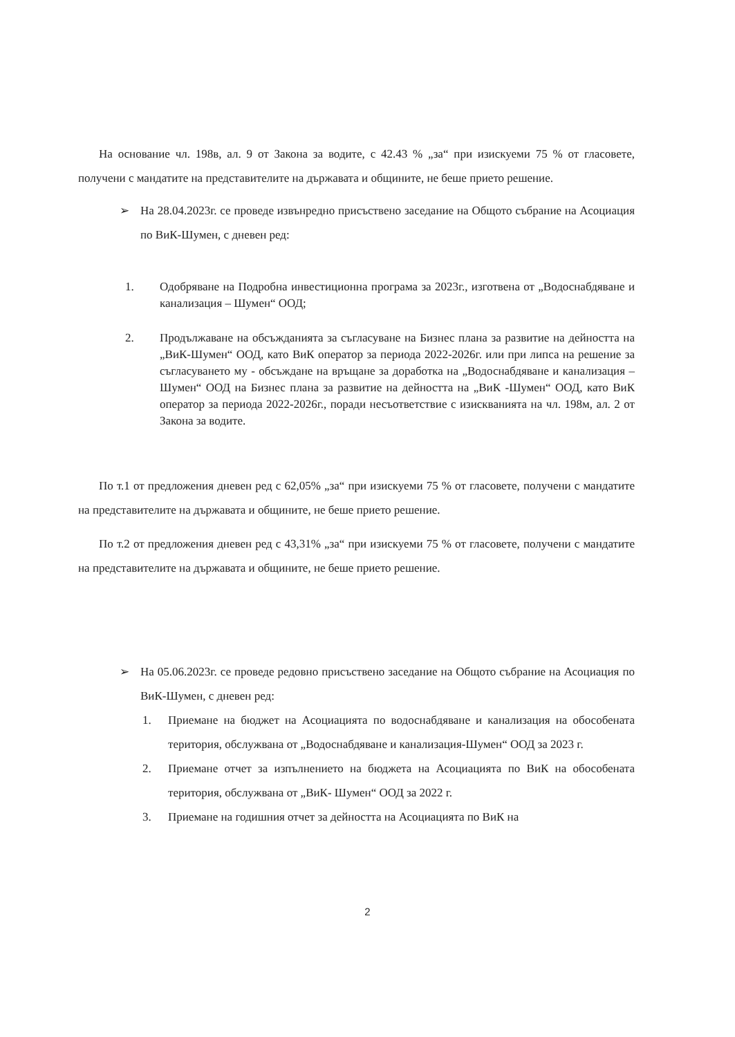На основание чл. 198в, ал. 9 от Закона за водите, с 42.43 % „за“ при изискуеми 75 % от гласовете, получени с мандатите на представителите на държавата и общините, не беше прието решение.
➢ На 28.04.2023г. се проведе извънредно присъствено заседание на Общото събрание на Асоциация по ВиК-Шумен, с дневен ред:
1. Одобряване на Подробна инвестиционна програма за 2023г., изготвена от „Водоснабдяване и канализация – Шумен“ ООД;
2. Продължаване на обсъжданията за съгласуване на Бизнес плана за развитие на дейността на „ВиК-Шумен“ ООД, като ВиК оператор за периода 2022-2026г. или при липса на решение за съгласуването му - обсъждане на връщане за доработка на „Водоснабдяване и канализация – Шумен“ ООД на Бизнес плана за развитие на дейността на „ВиК -Шумен“ ООД, като ВиК оператор за периода 2022-2026г., поради несъответствие с изискванията на чл. 198м, ал. 2 от Закона за водите.
По т.1 от предложения дневен ред с 62,05% „за“ при изискуеми 75 % от гласовете, получени с мандатите на представителите на държавата и общините, не беше прието решение.
По т.2 от предложения дневен ред с 43,31% „за“ при изискуеми 75 % от гласовете, получени с мандатите на представителите на държавата и общините, не беше прието решение.
➢ На 05.06.2023г. се проведе редовно присъствено заседание на Общото събрание на Асоциация по ВиК-Шумен, с дневен ред:
1. Приемане на бюджет на Асоциацията по водоснабдяване и канализация на обособената територия, обслужвана от „Водоснабдяване и канализация-Шумен“ ООД за 2023 г.
2. Приемане отчет за изпълнението на бюджета на Асоциацията по ВиК на обособената територия, обслужвана от „ВиК- Шумен“ ООД за 2022 г.
3. Приемане на годишния отчет за дейността на Асоциацията по ВиК на
2